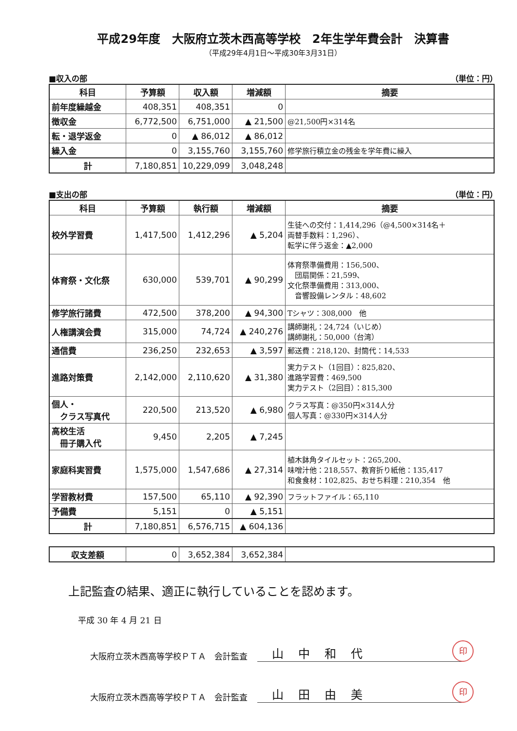平成29年度　大阪府立茨木西高等学校　2年生学年費会計　決算書
（平成29年4月1日～平成30年3月31日）
■収入の部 （単位：円）
| 科目 | 予算額 | 収入額 | 増減額 | 摘要 |
| --- | --- | --- | --- | --- |
| 前年度繰越金 | 408,351 | 408,351 | 0 | |
| 徴収金 | 6,772,500 | 6,751,000 | ▲ 21,500 | @21,500円×314名 |
| 転・退学返金 | 0 | ▲ 86,012 | ▲ 86,012 | |
| 繰入金 | 0 | 3,155,760 | 3,155,760 | 修学旅行積立金の残金を学年費に繰入 |
| 計 | 7,180,851 | 10,229,099 | 3,048,248 | |
■支出の部 （単位：円）
| 科目 | 予算額 | 執行額 | 増減額 | 摘要 |
| --- | --- | --- | --- | --- |
| 校外学習費 | 1,417,500 | 1,412,296 | ▲ 5,204 | 生徒への交付：1,414,296（@4,500×314名＋ 両替手数料：1,296）、 転学に伴う返金：▲2,000 |
| 体育祭・文化祭 | 630,000 | 539,701 | ▲ 90,299 | 体育祭準備費用：156,500、 団扇関係：21,599、 文化祭準備費用：313,000、 音響設備レンタル：48,602 |
| 修学旅行諸費 | 472,500 | 378,200 | ▲ 94,300 | Tシャツ：308,000 他 |
| 人権講演会費 | 315,000 | 74,724 | ▲ 240,276 | 講師謝礼：24,724（いじめ） 講師謝礼：50,000（台湾） |
| 通信費 | 236,250 | 232,653 | ▲ 3,597 | 郵送費：218,120、封筒代：14,533 |
| 進路対策費 | 2,142,000 | 2,110,620 | ▲ 31,380 | 実力テスト（1回目）：825,820、 進路学習費：469,500 実力テスト（2回目）：815,300 |
| 個人・ クラス写真代 | 220,500 | 213,520 | ▲ 6,980 | クラス写真：@350円×314人分 個人写真：@330円×314人分 |
| 高校生活 冊子購入代 | 9,450 | 2,205 | ▲ 7,245 | |
| 家庭科実習費 | 1,575,000 | 1,547,686 | ▲ 27,314 | 植木鉢角タイルセット：265,200、 味噌汁他：218,557、教育折り紙他：135,417 和食食材：102,825、おせち料理：210,354 他 |
| 学習教材費 | 157,500 | 65,110 | ▲ 92,390 | フラットファイル：65,110 |
| 予備費 | 5,151 | 0 | ▲ 5,151 | |
| 計 | 7,180,851 | 6,576,715 | ▲ 604,136 | |
| 収支差額 | 0 | 3,652,384 | 3,652,384 | |
上記監査の結果、適正に執行していることを認めます。
平成 30 年 4 月 21 日
大阪府立茨木西高等学校ＰＴＡ　会計監査 山中和代 印
大阪府立茨木西高等学校ＰＴＡ　会計監査 山田由美 印